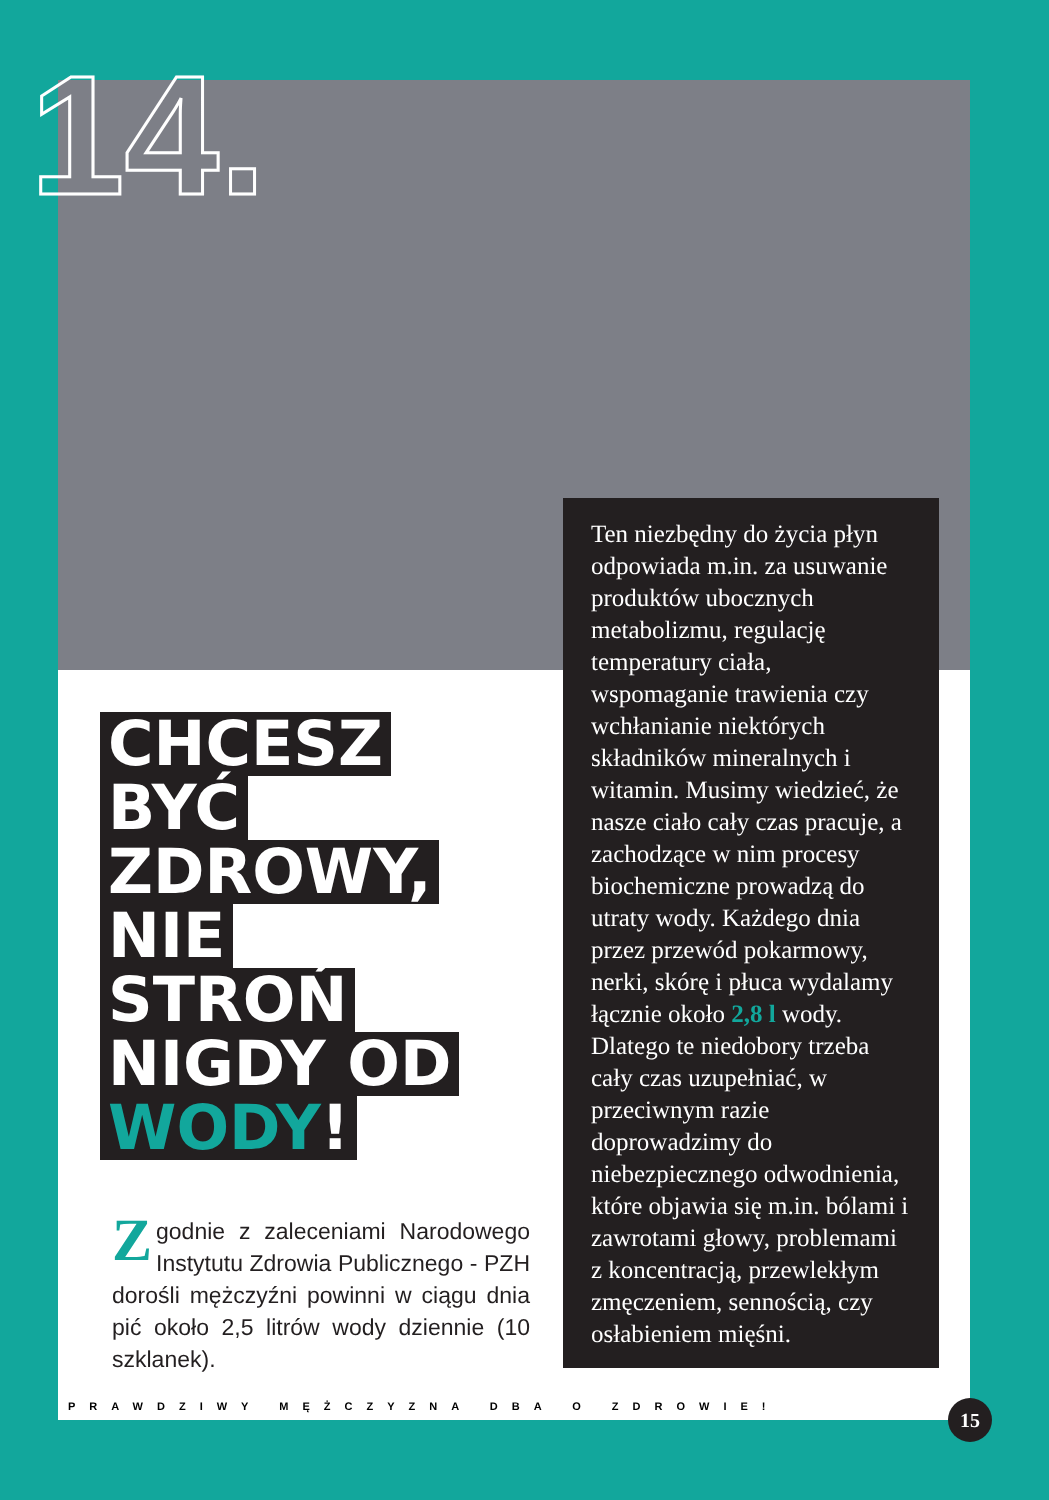14.
CHCESZ
BYĆ
ZDROWY,
NIE
STROŃ
NIGDY OD
WODY!
Ten niezbędny do życia płyn odpowiada m.in. za usuwanie produktów ubocznych metabolizmu, regulację temperatury ciała, wspomaganie trawienia czy wchłanianie niektórych składników mineralnych i witamin. Musimy wiedzieć, że nasze ciało cały czas pracuje, a zachodzące w nim procesy biochemiczne prowadzą do utraty wody. Każdego dnia przez przewód pokarmowy, nerki, skórę i płuca wydalamy łącznie około 2,8 l wody. Dlatego te niedobory trzeba cały czas uzupełniać, w przeciwnym razie doprowadzimy do niebezpiecznego odwodnienia, które objawia się m.in. bólami i zawrotami głowy, problemami z koncentracją, przewlekłym zmęczeniem, sennością, czy osłabieniem mięśni.
Zgodnie z zaleceniami Narodowego Instytutu Zdrowia Publicznego - PZH dorośli mężczyźni powinni w ciągu dnia pić około 2,5 litrów wody dziennie (10 szklanek).
PRAWDZIWY MĘŻCZYZNA DBA O ZDROWIE!
15